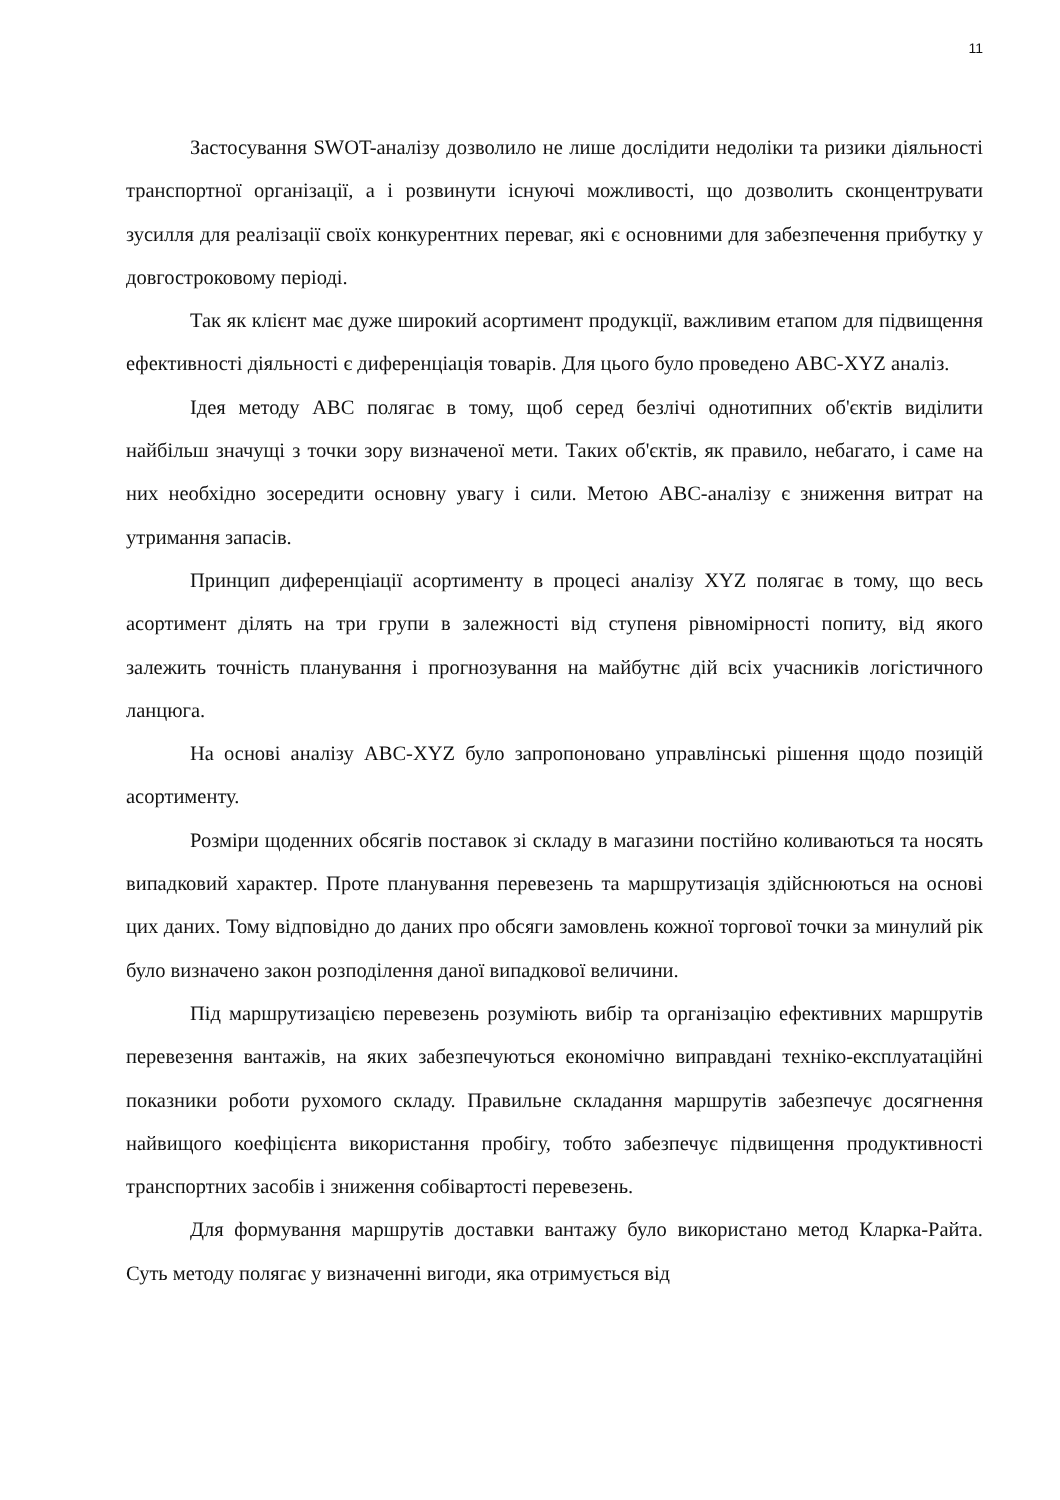11
Застосування SWOT-аналізу дозволило не лише дослідити недоліки та ризики діяльності транспортної організації, а і розвинути існуючі можливості, що дозволить сконцентрувати зусилля для реалізації своїх конкурентних переваг, які є основними для забезпечення прибутку у довгостроковому періоді.
Так як клієнт має дуже широкий асортимент продукції, важливим етапом для підвищення ефективності діяльності є диференціація товарів. Для цього було проведено ABC-XYZ аналіз.
Ідея методу ABC полягає в тому, щоб серед безлічі однотипних об'єктів виділити найбільш значущі з точки зору визначеної мети. Таких об'єктів, як правило, небагато, і саме на них необхідно зосередити основну увагу і сили. Метою ABC-аналізу є зниження витрат на утримання запасів.
Принцип диференціації асортименту в процесі аналізу XYZ полягає в тому, що весь асортимент ділять на три групи в залежності від ступеня рівномірності попиту, від якого залежить точність планування і прогнозування на майбутнє дій всіх учасників логістичного ланцюга.
На основі аналізу ABC-XYZ було запропоновано управлінські рішення щодо позицій асортименту.
Розміри щоденних обсягів поставок зі складу в магазини постійно коливаються та носять випадковий характер. Проте планування перевезень та маршрутизація здійснюються на основі цих даних. Тому відповідно до даних про обсяги замовлень кожної торгової точки за минулий рік було визначено закон розподілення даної випадкової величини.
Під маршрутизацією перевезень розуміють вибір та організацію ефективних маршрутів перевезення вантажів, на яких забезпечуються економічно виправдані техніко-експлуатаційні показники роботи рухомого складу. Правильне складання маршрутів забезпечує досягнення найвищого коефіцієнта використання пробігу, тобто забезпечує підвищення продуктивності транспортних засобів і зниження собівартості перевезень.
Для формування маршрутів доставки вантажу було використано метод Кларка-Райта. Суть методу полягає у визначенні вигоди, яка отримується від